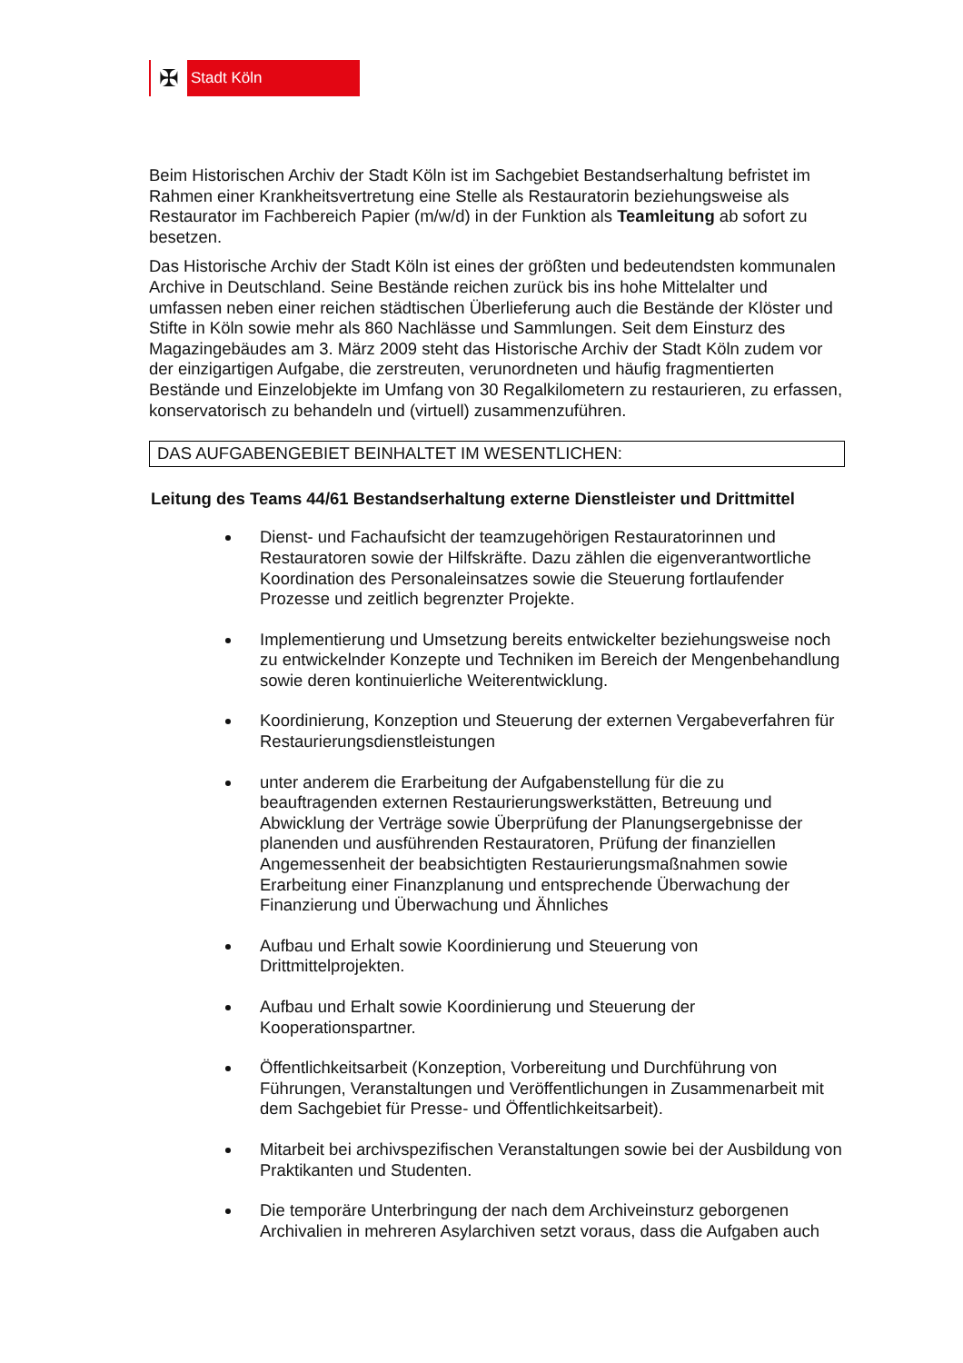✠
Stadt Köln
Beim Historischen Archiv der Stadt Köln ist im Sachgebiet Bestandserhaltung befristet im Rahmen einer Krankheitsvertretung eine Stelle als Restauratorin beziehungsweise als Restaurator im Fachbereich Papier (m/w/d) in der Funktion als Teamleitung ab sofort zu besetzen.
Das Historische Archiv der Stadt Köln ist eines der größten und bedeutendsten kommunalen Archive in Deutschland. Seine Bestände reichen zurück bis ins hohe Mittelalter und umfassen neben einer reichen städtischen Überlieferung auch die Bestände der Klöster und Stifte in Köln sowie mehr als 860 Nachlässe und Sammlungen. Seit dem Einsturz des Magazingebäudes am 3. März 2009 steht das Historische Archiv der Stadt Köln zudem vor der einzigartigen Aufgabe, die zerstreuten, verunordneten und häufig fragmentierten Bestände und Einzelobjekte im Umfang von 30 Regalkilometern zu restaurieren, zu erfassen, konservatorisch zu behandeln und (virtuell) zusammenzuführen.
DAS AUFGABENGEBIET BEINHALTET IM WESENTLICHEN:
Leitung des Teams 44/61 Bestandserhaltung externe Dienstleister und Drittmittel
Dienst- und Fachaufsicht der teamzugehörigen Restauratorinnen und Restauratoren sowie der Hilfskräfte. Dazu zählen die eigenverantwortliche Koordination des Personaleinsatzes sowie die Steuerung fortlaufender Prozesse und zeitlich begrenzter Projekte.
Implementierung und Umsetzung bereits entwickelter beziehungsweise noch zu entwickelnder Konzepte und Techniken im Bereich der Mengenbehandlung sowie deren kontinuierliche Weiterentwicklung.
Koordinierung, Konzeption und Steuerung der externen Vergabeverfahren für Restaurierungsdienstleistungen
unter anderem die Erarbeitung der Aufgabenstellung für die zu beauftragenden externen Restaurierungswerkstätten, Betreuung und Abwicklung der Verträge sowie Überprüfung der Planungsergebnisse der planenden und ausführenden Restauratoren, Prüfung der finanziellen Angemessenheit der beabsichtigten Restaurierungsmaßnahmen sowie Erarbeitung einer Finanzplanung und entsprechende Überwachung der Finanzierung und Überwachung und Ähnliches
Aufbau und Erhalt sowie Koordinierung und Steuerung von Drittmittelprojekten.
Aufbau und Erhalt sowie Koordinierung und Steuerung der Kooperationspartner.
Öffentlichkeitsarbeit (Konzeption, Vorbereitung und Durchführung von Führungen, Veranstaltungen und Veröffentlichungen in Zusammenarbeit mit dem Sachgebiet für Presse- und Öffentlichkeitsarbeit).
Mitarbeit bei archivspezifischen Veranstaltungen sowie bei der Ausbildung von Praktikanten und Studenten.
Die temporäre Unterbringung der nach dem Archiveinsturz geborgenen Archivalien in mehreren Asylarchiven setzt voraus, dass die Aufgaben auch